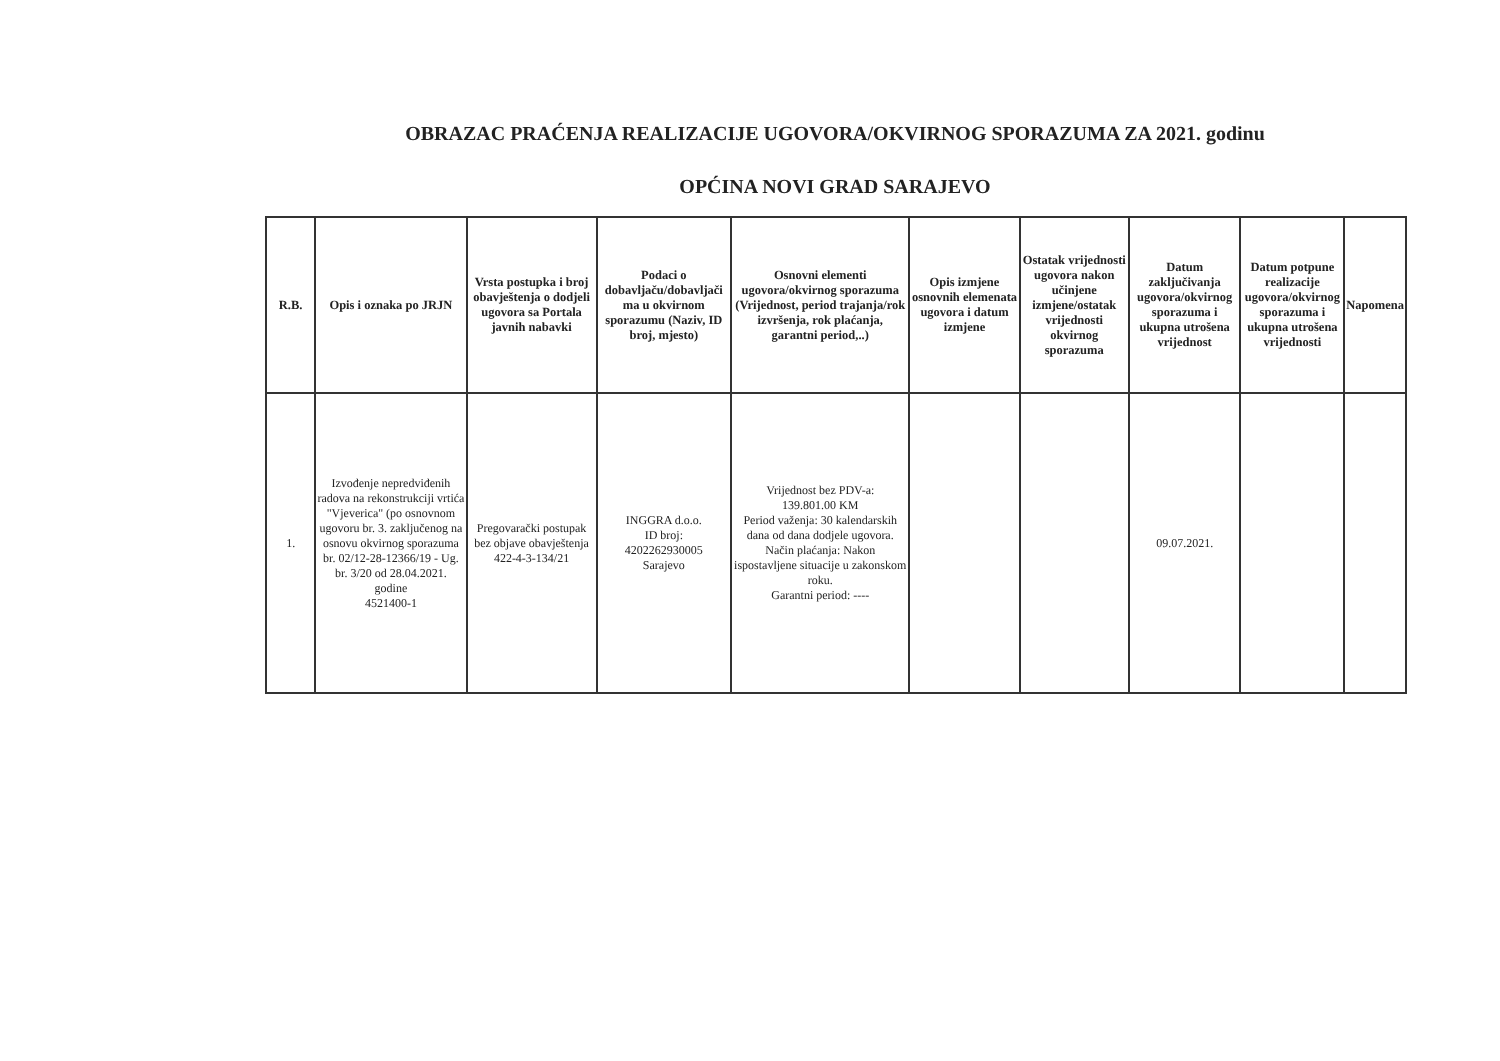OBRAZAC PRAĆENJA REALIZACIJE UGOVORA/OKVIRNOG SPORAZUMA ZA 2021. godinu
OPĆINA NOVI GRAD SARAJEVO
| R.B. | Opis i oznaka po JRJN | Vrsta postupka i broj obavještenja o dodjeli ugovora sa Portala javnih nabavki | Podaci o dobavljaču/dobavljači ma u okvirnom sporazumu (Naziv, ID broj, mjesto) | Osnovni elementi ugovora/okvirnog sporazuma (Vrijednost, period trajanja/rok izvršenja, rok plaćanja, garantni period,..) | Opis izmjene osnovnih elemenata ugovora i datum izmjene | Ostatak vrijednosti ugovora nakon učinjene izmjene/ostatak vrijednosti okvirnog sporazuma | Datum zaključivanja ugovora/okvirnog sporazuma i ukupna utrošena vrijednost | Datum potpune realizacije ugovora/okvirnog sporazuma i ukupna utrošena vrijednosti | Napomena |
| --- | --- | --- | --- | --- | --- | --- | --- | --- | --- |
| 1. | Izvođenje nepredviđenih radova na rekonstrukciji vrtića "Vjeverica" (po osnovnom ugovoru br. 3. zaključenog na osnovu okvirnog sporazuma br. 02/12-28-12366/19 - Ug. br. 3/20 od 28.04.2021. godine 4521400-1 | Pregovarački postupak bez objave obavještenja 422-4-3-134/21 | INGGRA d.o.o. ID broj: 4202262930005 Sarajevo | Vrijednost bez PDV-a: 139.801.00 KM Period važenja: 30 kalendarskih dana od dana dodjele ugovora. Način plaćanja: Nakon ispostavljene situacije u zakonskom roku. Garantni period: ---- | | | 09.07.2021. | | |